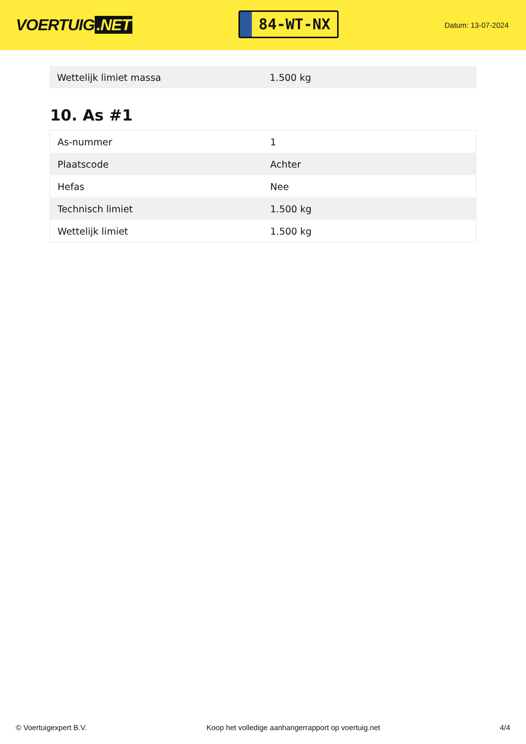VOERTUIG.NET
84-WT-NX
Datum: 13-07-2024
| Wettelijk limiet massa | 1.500 kg |
10. As #1
| As-nummer | 1 |
| Plaatscode | Achter |
| Hefas | Nee |
| Technisch limiet | 1.500 kg |
| Wettelijk limiet | 1.500 kg |
© Voertuigexpert B.V. Koop het volledige aanhangerrapport op voertuig.net 4/4